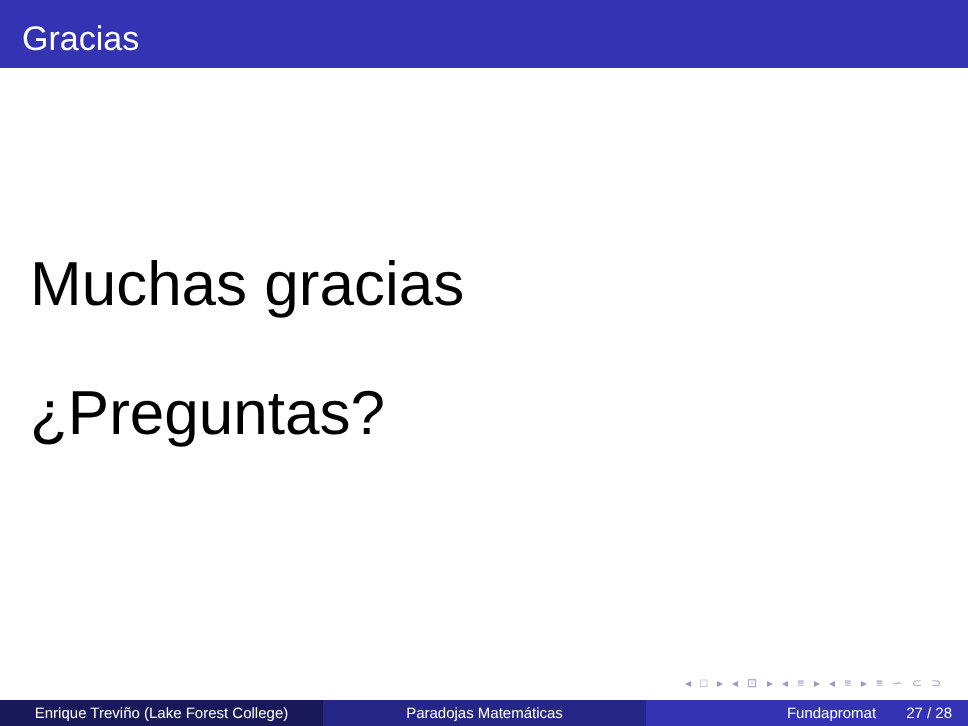Gracias
Muchas gracias
¿Preguntas?
◂ □ ▸ ◂ ⊡ ▸ ◂ ≡ ▸ ◂ ≡ ▸ ≡ ∽ ⊂ ⊃
Enrique Treviño (Lake Forest College)
Paradojas Matemáticas Fundapromat 27 / 28